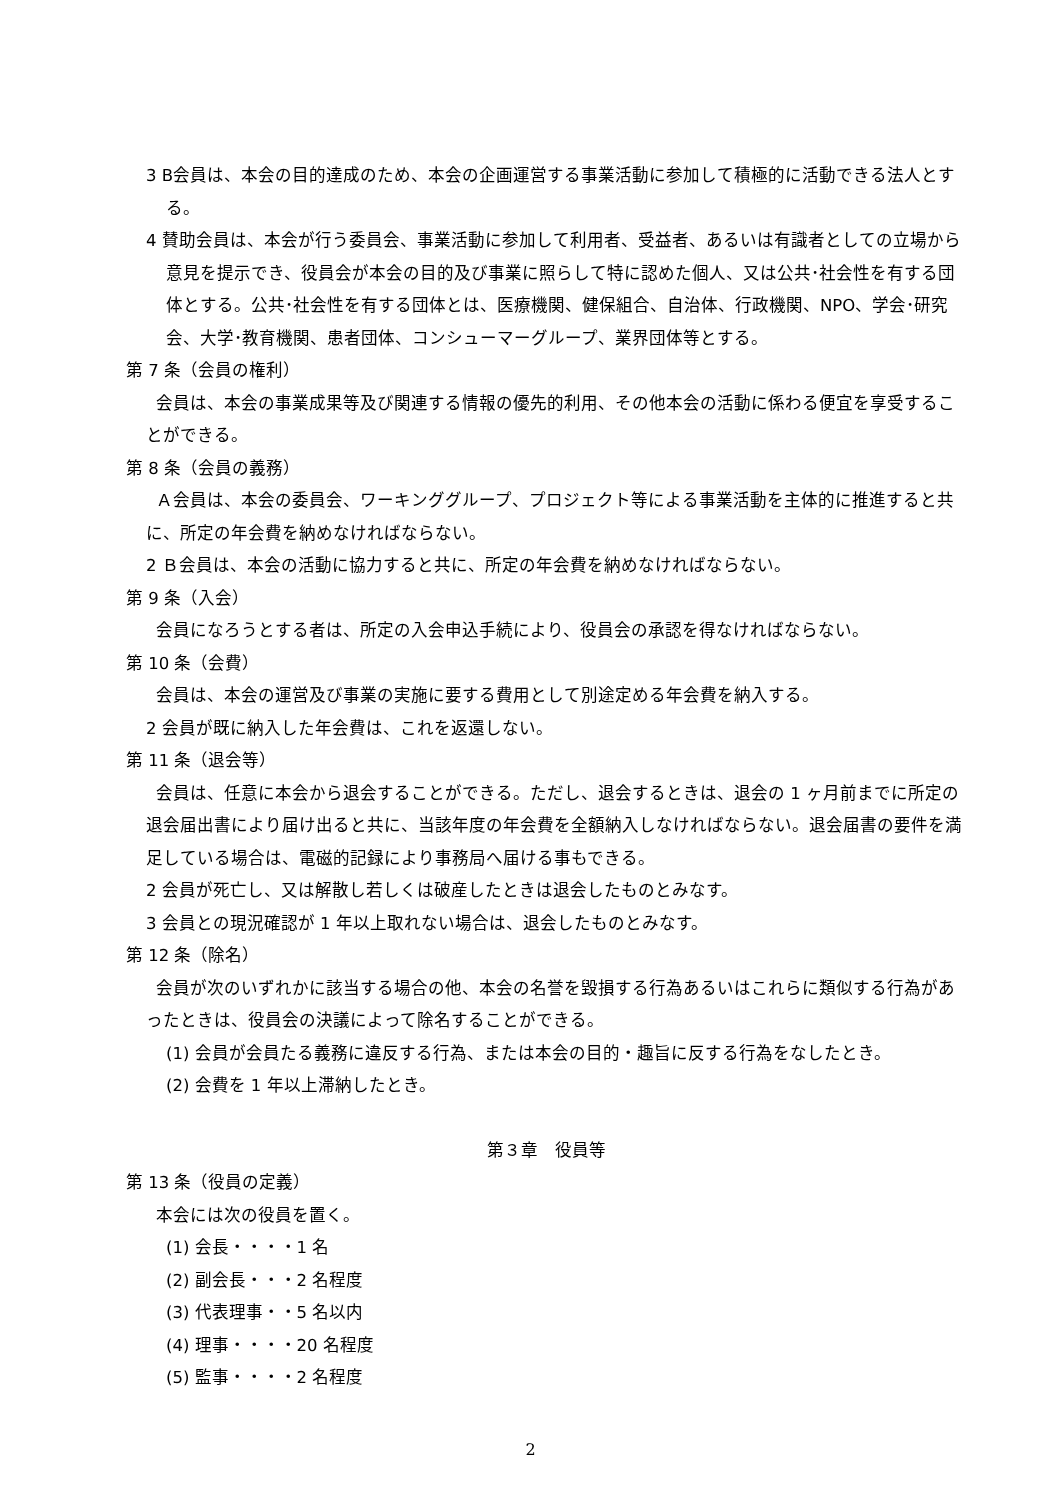3 B会員は、本会の目的達成のため、本会の企画運営する事業活動に参加して積極的に活動できる法人とする。
4 賛助会員は、本会が行う委員会、事業活動に参加して利用者、受益者、あるいは有識者としての立場から意見を提示でき、役員会が本会の目的及び事業に照らして特に認めた個人、又は公共･社会性を有する団体とする。公共･社会性を有する団体とは、医療機関、健保組合、自治体、行政機関、NPO、学会･研究会、大学･教育機関、患者団体、コンシューマーグループ、業界団体等とする。
第 7 条（会員の権利）
会員は、本会の事業成果等及び関連する情報の優先的利用、その他本会の活動に係わる便宜を享受することができる。
第 8 条（会員の義務）
Ａ会員は、本会の委員会、ワーキンググループ、プロジェクト等による事業活動を主体的に推進すると共に、所定の年会費を納めなければならない。
2 Ｂ会員は、本会の活動に協力すると共に、所定の年会費を納めなければならない。
第 9 条（入会）
会員になろうとする者は、所定の入会申込手続により、役員会の承認を得なければならない。
第 10 条（会費）
会員は、本会の運営及び事業の実施に要する費用として別途定める年会費を納入する。
2 会員が既に納入した年会費は、これを返還しない。
第 11 条（退会等）
会員は、任意に本会から退会することができる。ただし、退会するときは、退会の 1 ヶ月前までに所定の退会届出書により届け出ると共に、当該年度の年会費を全額納入しなければならない。退会届書の要件を満足している場合は、電磁的記録により事務局へ届ける事もできる。
2 会員が死亡し、又は解散し若しくは破産したときは退会したものとみなす。
3 会員との現況確認が 1 年以上取れない場合は、退会したものとみなす。
第 12 条（除名）
会員が次のいずれかに該当する場合の他、本会の名誉を毀損する行為あるいはこれらに類似する行為があったときは、役員会の決議によって除名することができる。
(1) 会員が会員たる義務に違反する行為、または本会の目的・趣旨に反する行為をなしたとき。
(2) 会費を 1 年以上滞納したとき。
第３章　役員等
第 13 条（役員の定義）
本会には次の役員を置く。
(1) 会長・・・・1 名
(2) 副会長・・・2 名程度
(3) 代表理事・・5 名以内
(4) 理事・・・・20 名程度
(5) 監事・・・・2 名程度
2